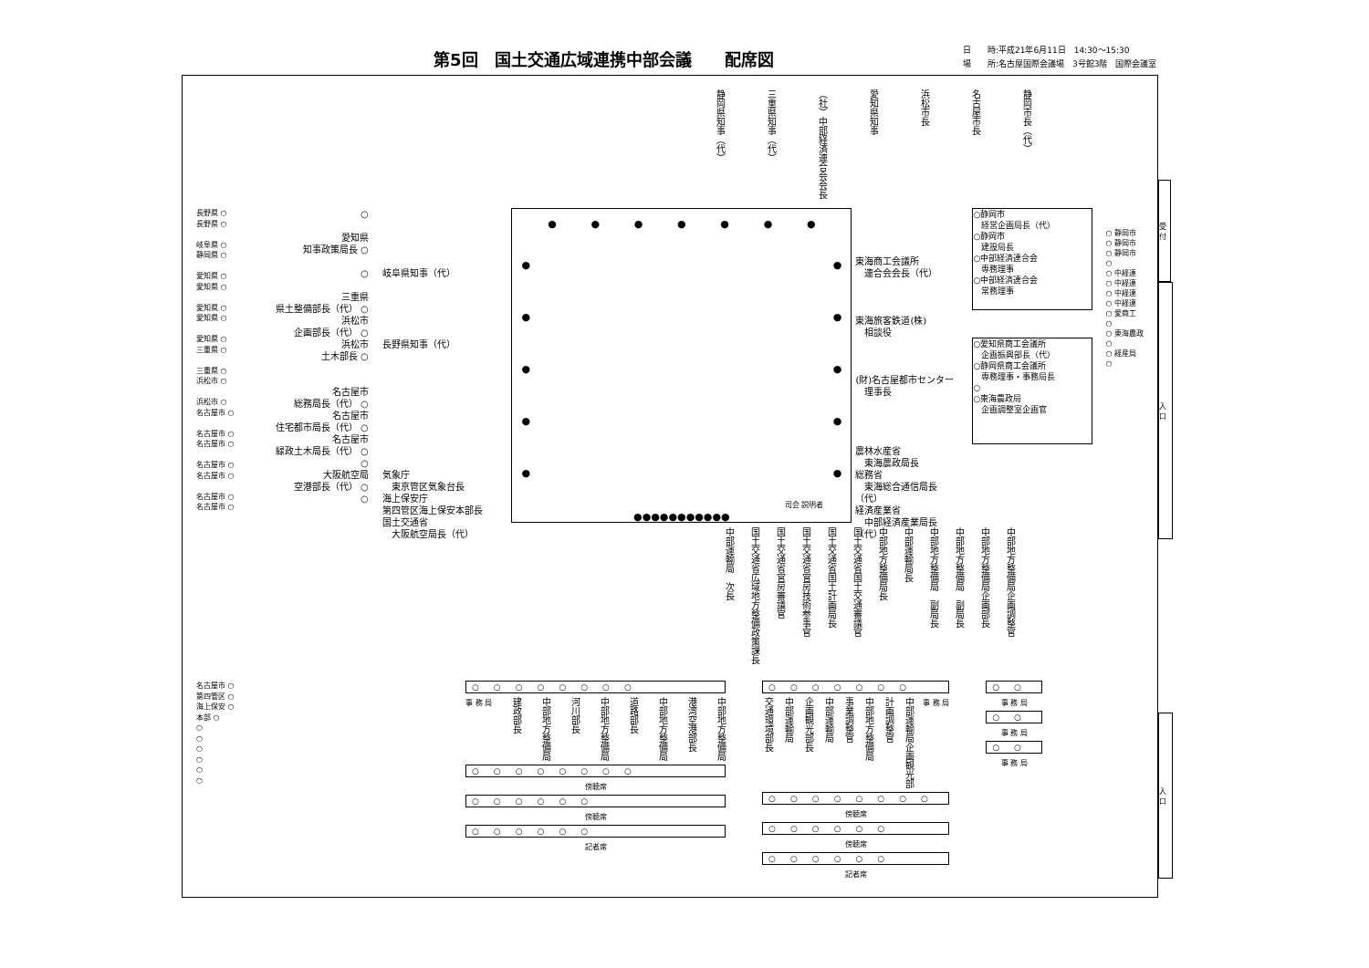第5回　国土交通広域連携中部会議　　配席図
日　　時:平成21年6月11日　14:30～15:30
場　　所:名古屋国際会議場　3号館3階　国際会議室
静岡県知事（代）
三重県知事（代）
（社）中部経済連合会会長
愛知県知事
浜松市長
名古屋市長
静岡市長（代）
長野県 ○
長野県 ○
岐阜県 ○
静岡県 ○
愛知県 ○
愛知県 ○
愛知県 ○
愛知県 ○
愛知県 ○
三重県 ○
三重県 ○
浜松市 ○
浜松市 ○
名古屋市 ○
名古屋市 ○
名古屋市 ○
名古屋市 ○
名古屋市 ○
名古屋市 ○
名古屋市 ○
○
愛知県
知事政策局長 ○
○
三重県
県土整備部長（代） ○
浜松市
企画部長（代） ○
浜松市
土木部長 ○
名古屋市
総務局長（代） ○
名古屋市
住宅都市局長（代） ○
名古屋市
緑政土木局長（代） ○
○
大阪航空局
空港部長（代） ○
○
岐阜県知事（代）
長野県知事（代）
気象庁
　東京管区気象台長
海上保安庁
第四管区海上保安本部長
国土交通省
　大阪航空局長（代）
● ● ● ● ● ● ●
●
●
●
●
● ●
●
●
●
●
司会 説明者
●●●●●●●●●●●
東海商工会議所
　連合会会長（代）
東海旅客鉄道(株)
　相談役
(財)名古屋都市センター
　理事長
農林水産省
　東海農政局長
総務省
　東海総合通信局長（代）
経済産業省
　中部経済産業局長（代）
○静岡市
　経営企画局長（代）
○静岡市
　建設局長
○中部経済連合会
　専務理事
○中部経済連合会
　常務理事
○愛知県商工会議所
　企画振興部長（代）
○静岡県商工会議所
　専務理事・事務局長
○
○東海農政局
　企画調整室企画官
○ 静岡市
○ 静岡市
○ 静岡市
○
○ 中経連
○ 中経連
○ 中経連
○ 中経連
○ 愛商工
○
○ 東海農政
○
○ 経産局
○
中部運輸局　次長
国土交通省広域地方整備政策課長
国土交通省官房審議官
国土交通省官房技術参事官
国土交通省国土計画局長
国土交通省国土交通審議官
中部地方整備局長
中部運輸局長
中部地方整備局　副局長
中部地方整備局　副局長
中部地方整備局企画部長
中部地方整備局企画調整官
名古屋市 ○
第四管区 ○
海上保安 ○
本部 ○
○
○
○
○
○
○
○○○○○○○○
事 務 局 建政部長 中部地方整備局 河川部長 中部地方整備局 道路部長 中部地方整備局 港湾空港部長 中部地方整備局
○○○○○○○○
傍聴席
○○○○○○
傍聴席
○○○○○○
記者席
○○○○○○○
交通環境部長 中部運輸局 企画観光部長 中部運輸局 事業調整官 中部地方整備局 計画調整官 中部運輸局企画観光部 事 務 局
○○○○○○○○
傍聴席
○○○○○○
傍聴席
○○○○○○
記者席
○○
事 務 局
○○
事 務 局
○○
事 務 局
受 付
入 口
入 口